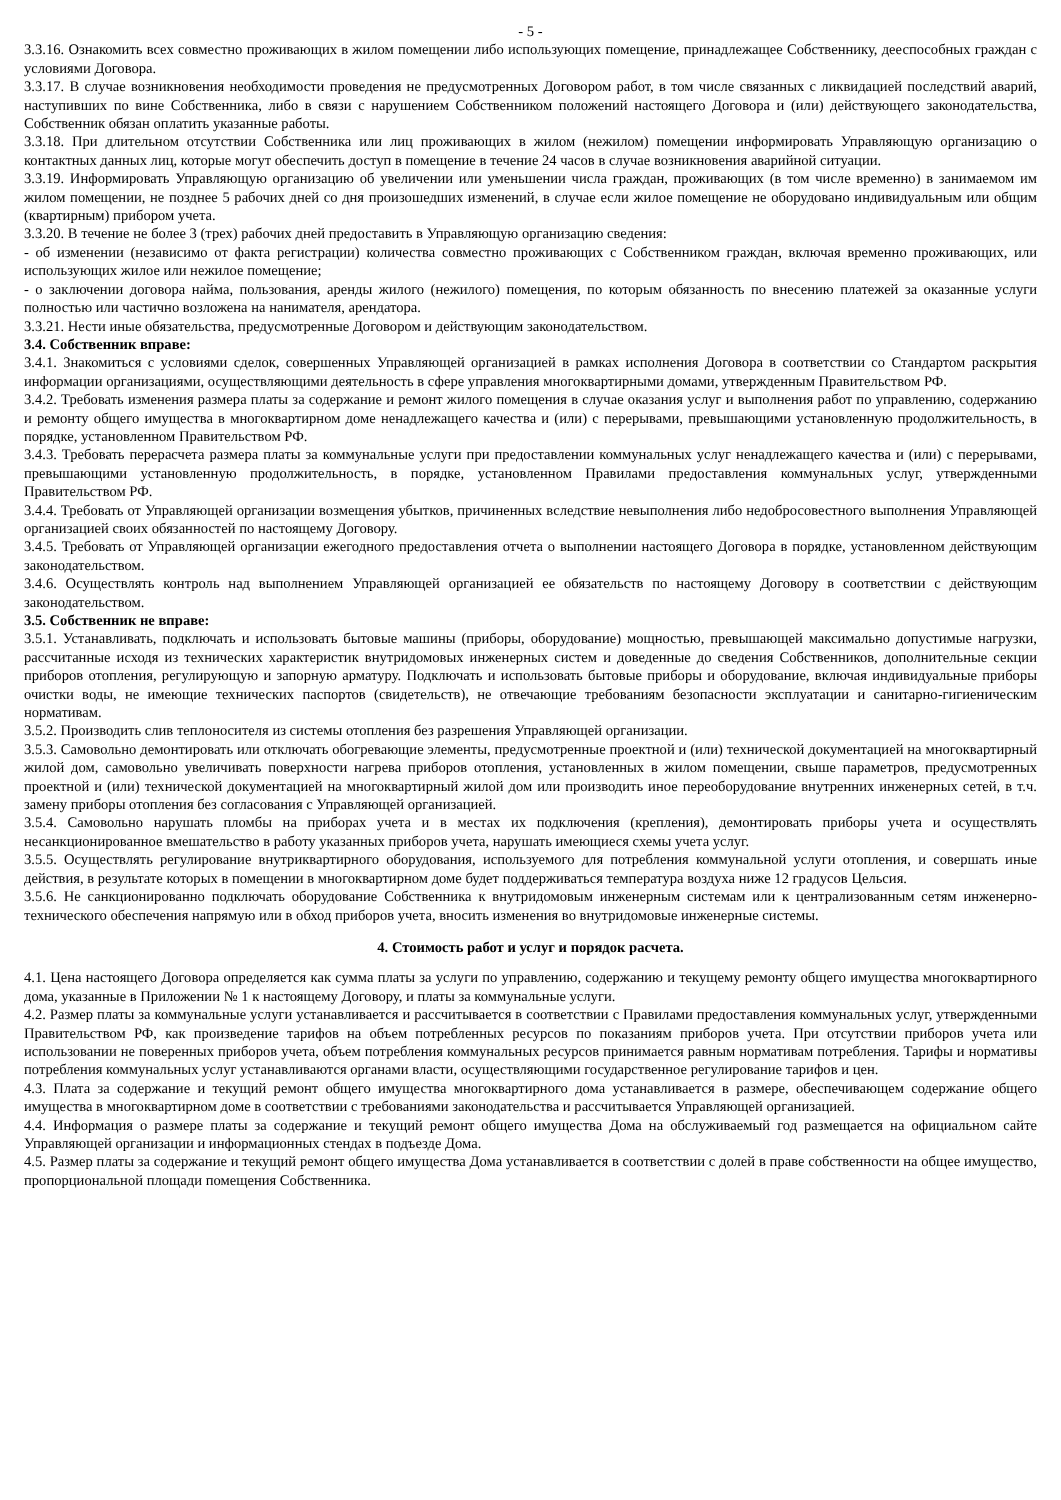- 5 -
3.3.16. Ознакомить всех совместно проживающих в жилом помещении либо использующих помещение, принадлежащее Собственнику, дееспособных граждан с условиями Договора.
3.3.17. В случае возникновения необходимости проведения не предусмотренных Договором работ, в том числе связанных с ликвидацией последствий аварий, наступивших по вине Собственника, либо в связи с нарушением Собственником положений настоящего Договора и (или) действующего законодательства, Собственник обязан оплатить указанные работы.
3.3.18. При длительном отсутствии Собственника или лиц проживающих в жилом (нежилом) помещении информировать Управляющую организацию о контактных данных лиц, которые могут обеспечить доступ в помещение в течение 24 часов в случае возникновения аварийной ситуации.
3.3.19. Информировать Управляющую организацию об увеличении или уменьшении числа граждан, проживающих (в том числе временно) в занимаемом им жилом помещении, не позднее 5 рабочих дней со дня произошедших изменений, в случае если жилое помещение не оборудовано индивидуальным или общим (квартирным) прибором учета.
3.3.20. В течение не более 3 (трех) рабочих дней предоставить в Управляющую организацию сведения:
- об изменении (независимо от факта регистрации) количества совместно проживающих с Собственником граждан, включая временно проживающих, или использующих жилое или нежилое помещение;
- о заключении договора найма, пользования, аренды жилого (нежилого) помещения, по которым обязанность по внесению платежей за оказанные услуги полностью или частично возложена на нанимателя, арендатора.
3.3.21. Нести иные обязательства, предусмотренные Договором и действующим законодательством.
3.4. Собственник вправе:
3.4.1. Знакомиться с условиями сделок, совершенных Управляющей организацией в рамках исполнения Договора в соответствии со Стандартом раскрытия информации организациями, осуществляющими деятельность в сфере управления многоквартирными домами, утвержденным Правительством РФ.
3.4.2. Требовать изменения размера платы за содержание и ремонт жилого помещения в случае оказания услуг и выполнения работ по управлению, содержанию и ремонту общего имущества в многоквартирном доме ненадлежащего качества и (или) с перерывами, превышающими установленную продолжительность, в порядке, установленном Правительством РФ.
3.4.3. Требовать перерасчета размера платы за коммунальные услуги при предоставлении коммунальных услуг ненадлежащего качества и (или) с перерывами, превышающими установленную продолжительность, в порядке, установленном Правилами предоставления коммунальных услуг, утвержденными Правительством РФ.
3.4.4. Требовать от Управляющей организации возмещения убытков, причиненных вследствие невыполнения либо недобросовестного выполнения Управляющей организацией своих обязанностей по настоящему Договору.
3.4.5. Требовать от Управляющей организации ежегодного предоставления отчета о выполнении настоящего Договора в порядке, установленном действующим законодательством.
3.4.6. Осуществлять контроль над выполнением Управляющей организацией ее обязательств по настоящему Договору в соответствии с действующим законодательством.
3.5. Собственник не вправе:
3.5.1. Устанавливать, подключать и использовать бытовые машины (приборы, оборудование) мощностью, превышающей максимально допустимые нагрузки, рассчитанные исходя из технических характеристик внутридомовых инженерных систем и доведенные до сведения Собственников, дополнительные секции приборов отопления, регулирующую и запорную арматуру. Подключать и использовать бытовые приборы и оборудование, включая индивидуальные приборы очистки воды, не имеющие технических паспортов (свидетельств), не отвечающие требованиям безопасности эксплуатации и санитарно-гигиеническим нормативам.
3.5.2. Производить слив теплоносителя из системы отопления без разрешения Управляющей организации.
3.5.3. Самовольно демонтировать или отключать обогревающие элементы, предусмотренные проектной и (или) технической документацией на многоквартирный жилой дом, самовольно увеличивать поверхности нагрева приборов отопления, установленных в жилом помещении, свыше параметров, предусмотренных проектной и (или) технической документацией на многоквартирный жилой дом или производить иное переоборудование внутренних инженерных сетей, в т.ч. замену приборы отопления без согласования с Управляющей организацией.
3.5.4. Самовольно нарушать пломбы на приборах учета и в местах их подключения (крепления), демонтировать приборы учета и осуществлять несанкционированное вмешательство в работу указанных приборов учета, нарушать имеющиеся схемы учета услуг.
3.5.5. Осуществлять регулирование внутриквартирного оборудования, используемого для потребления коммунальной услуги отопления, и совершать иные действия, в результате которых в помещении в многоквартирном доме будет поддерживаться температура воздуха ниже 12 градусов Цельсия.
3.5.6. Не санкционированно подключать оборудование Собственника к внутридомовым инженерным системам или к централизованным сетям инженерно-технического обеспечения напрямую или в обход приборов учета, вносить изменения во внутридомовые инженерные системы.
4. Стоимость работ и услуг и порядок расчета.
4.1. Цена настоящего Договора определяется как сумма платы за услуги по управлению, содержанию и текущему ремонту общего имущества многоквартирного дома, указанные в Приложении № 1 к настоящему Договору, и платы за коммунальные услуги.
4.2. Размер платы за коммунальные услуги устанавливается и рассчитывается в соответствии с Правилами предоставления коммунальных услуг, утвержденными Правительством РФ, как произведение тарифов на объем потребленных ресурсов по показаниям приборов учета. При отсутствии приборов учета или использовании не поверенных приборов учета, объем потребления коммунальных ресурсов принимается равным нормативам потребления. Тарифы и нормативы потребления коммунальных услуг устанавливаются органами власти, осуществляющими государственное регулирование тарифов и цен.
4.3. Плата за содержание и текущий ремонт общего имущества многоквартирного дома устанавливается в размере, обеспечивающем содержание общего имущества в многоквартирном доме в соответствии с требованиями законодательства и рассчитывается Управляющей организацией.
4.4. Информация о размере платы за содержание и текущий ремонт общего имущества Дома на обслуживаемый год размещается на официальном сайте Управляющей организации и информационных стендах в подъезде Дома.
4.5. Размер платы за содержание и текущий ремонт общего имущества Дома устанавливается в соответствии с долей в праве собственности на общее имущество, пропорциональной площади помещения Собственника.